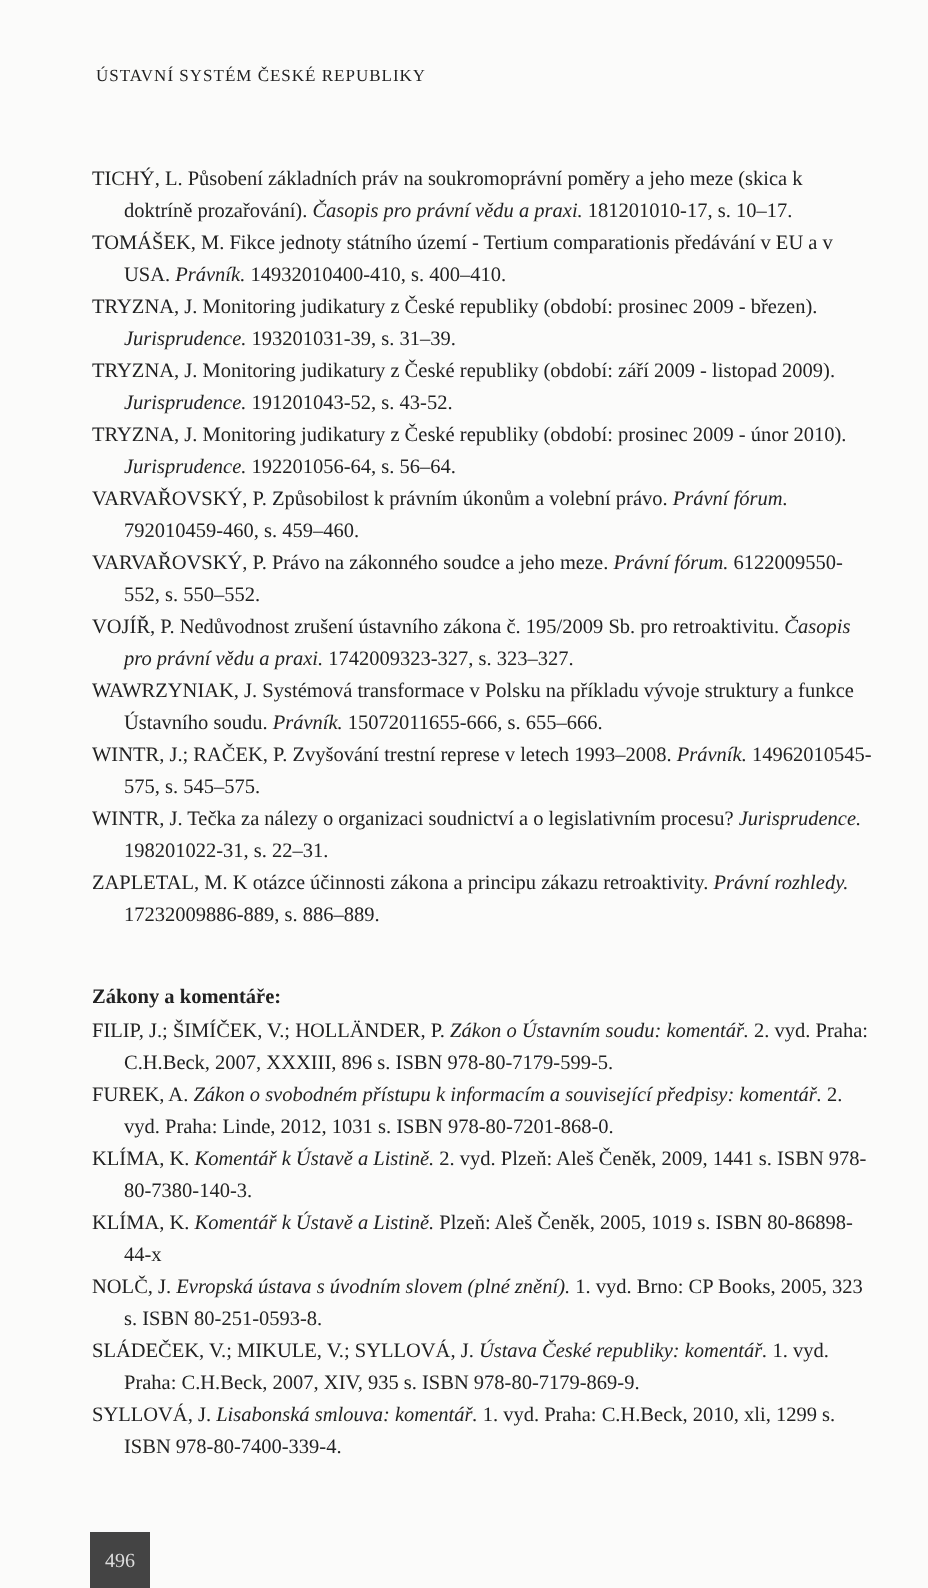ÚSTAVNÍ SYSTÉM ČESKÉ REPUBLIKY
TICHÝ, L. Působení základních práv na soukromoprávní poměry a jeho meze (skica k doktríně prozařování). Časopis pro právní vědu a praxi. 181201010-17, s. 10–17.
TOMÁŠEK, M. Fikce jednoty státního území - Tertium comparationis předávání v EU a v USA. Právník. 14932010400-410, s. 400–410.
TRYZNA, J. Monitoring judikatury z České republiky (období: prosinec 2009 - březen). Jurisprudence. 193201031-39, s. 31–39.
TRYZNA, J. Monitoring judikatury z České republiky (období: září 2009 - listopad 2009). Jurisprudence. 191201043-52, s. 43-52.
TRYZNA, J. Monitoring judikatury z České republiky (období: prosinec 2009 - únor 2010). Jurisprudence. 192201056-64, s. 56–64.
VARVAŘOVSKÝ, P. Způsobilost k právním úkonům a volební právo. Právní fórum. 792010459-460, s. 459–460.
VARVAŘOVSKÝ, P. Právo na zákonného soudce a jeho meze. Právní fórum. 6122009550-552, s. 550–552.
VOJÍŘ, P. Nedůvodnost zrušení ústavního zákona č. 195/2009 Sb. pro retroaktivitu. Časopis pro právní vědu a praxi. 1742009323-327, s. 323–327.
WAWRZYNIAK, J. Systémová transformace v Polsku na příkladu vývoje struktury a funkce Ústavního soudu. Právník. 15072011655-666, s. 655–666.
WINTR, J.; RAČEK, P. Zvyšování trestní represe v letech 1993–2008. Právník. 14962010545-575, s. 545–575.
WINTR, J. Tečka za nálezy o organizaci soudnictví a o legislativním procesu? Jurisprudence. 198201022-31, s. 22–31.
ZAPLETAL, M. K otázce účinnosti zákona a principu zákazu retroaktivity. Právní rozhledy. 17232009886-889, s. 886–889.
Zákony a komentáře:
FILIP, J.; ŠIMÍČEK, V.; HOLLÄNDER, P. Zákon o Ústavním soudu: komentář. 2. vyd. Praha: C.H.Beck, 2007, XXXIII, 896 s. ISBN 978-80-7179-599-5.
FUREK, A. Zákon o svobodném přístupu k informacím a související předpisy: komentář. 2. vyd. Praha: Linde, 2012, 1031 s. ISBN 978-80-7201-868-0.
KLÍMA, K. Komentář k Ústavě a Listině. 2. vyd. Plzeň: Aleš Čeněk, 2009, 1441 s. ISBN 978-80-7380-140-3.
KLÍMA, K. Komentář k Ústavě a Listině. Plzeň: Aleš Čeněk, 2005, 1019 s. ISBN 80-86898-44-x
NOLČ, J. Evropská ústava s úvodním slovem (plné znění). 1. vyd. Brno: CP Books, 2005, 323 s. ISBN 80-251-0593-8.
SLÁDEČEK, V.; MIKULE, V.; SYLLOVÁ, J. Ústava České republiky: komentář. 1. vyd. Praha: C.H.Beck, 2007, XIV, 935 s. ISBN 978-80-7179-869-9.
SYLLOVÁ, J. Lisabonská smlouva: komentář. 1. vyd. Praha: C.H.Beck, 2010, xli, 1299 s. ISBN 978-80-7400-339-4.
496